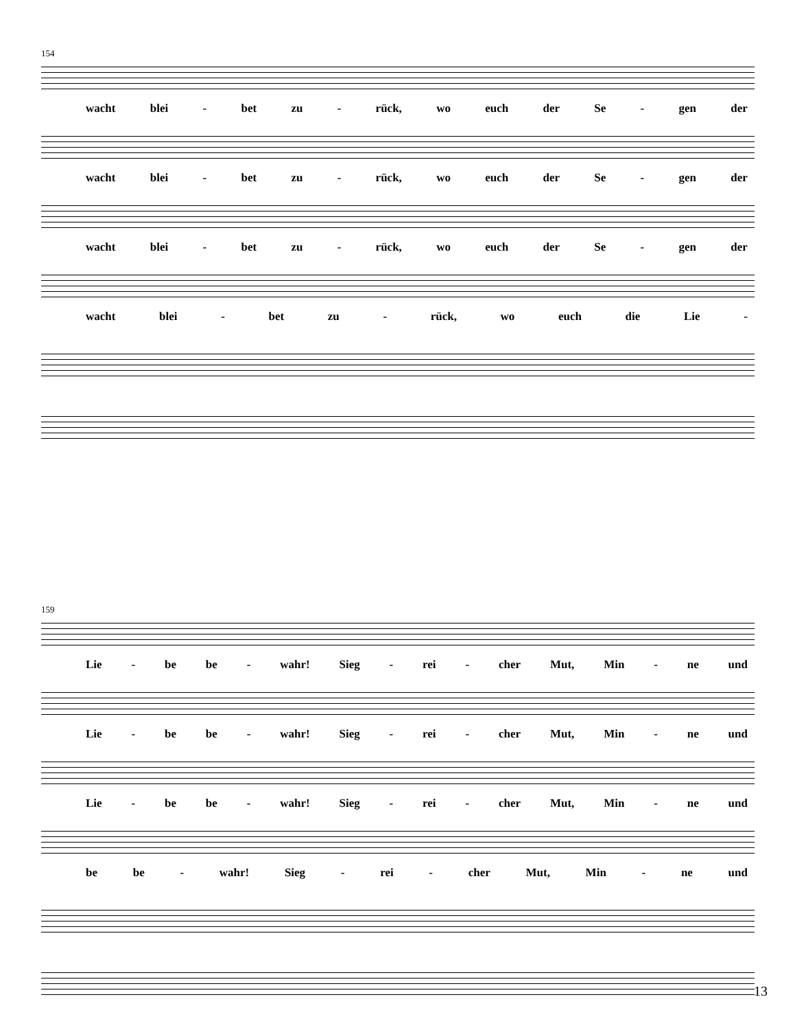154
wacht blei - bet zu - rück, wo euch der Se - gen der
wacht blei - bet zu - rück, wo euch der Se - gen der
wacht blei - bet zu - rück, wo euch der Se - gen der
wacht blei - bet zu - rück, wo euch die Lie -
159
Lie - be be - wahr! Sieg - rei - cher Mut, Min - ne und
Lie - be be - wahr! Sieg - rei - cher Mut, Min - ne und
Lie - be be - wahr! Sieg - rei - cher Mut, Min - ne und
be be - wahr! Sieg - rei - cher Mut, Min - ne und
13